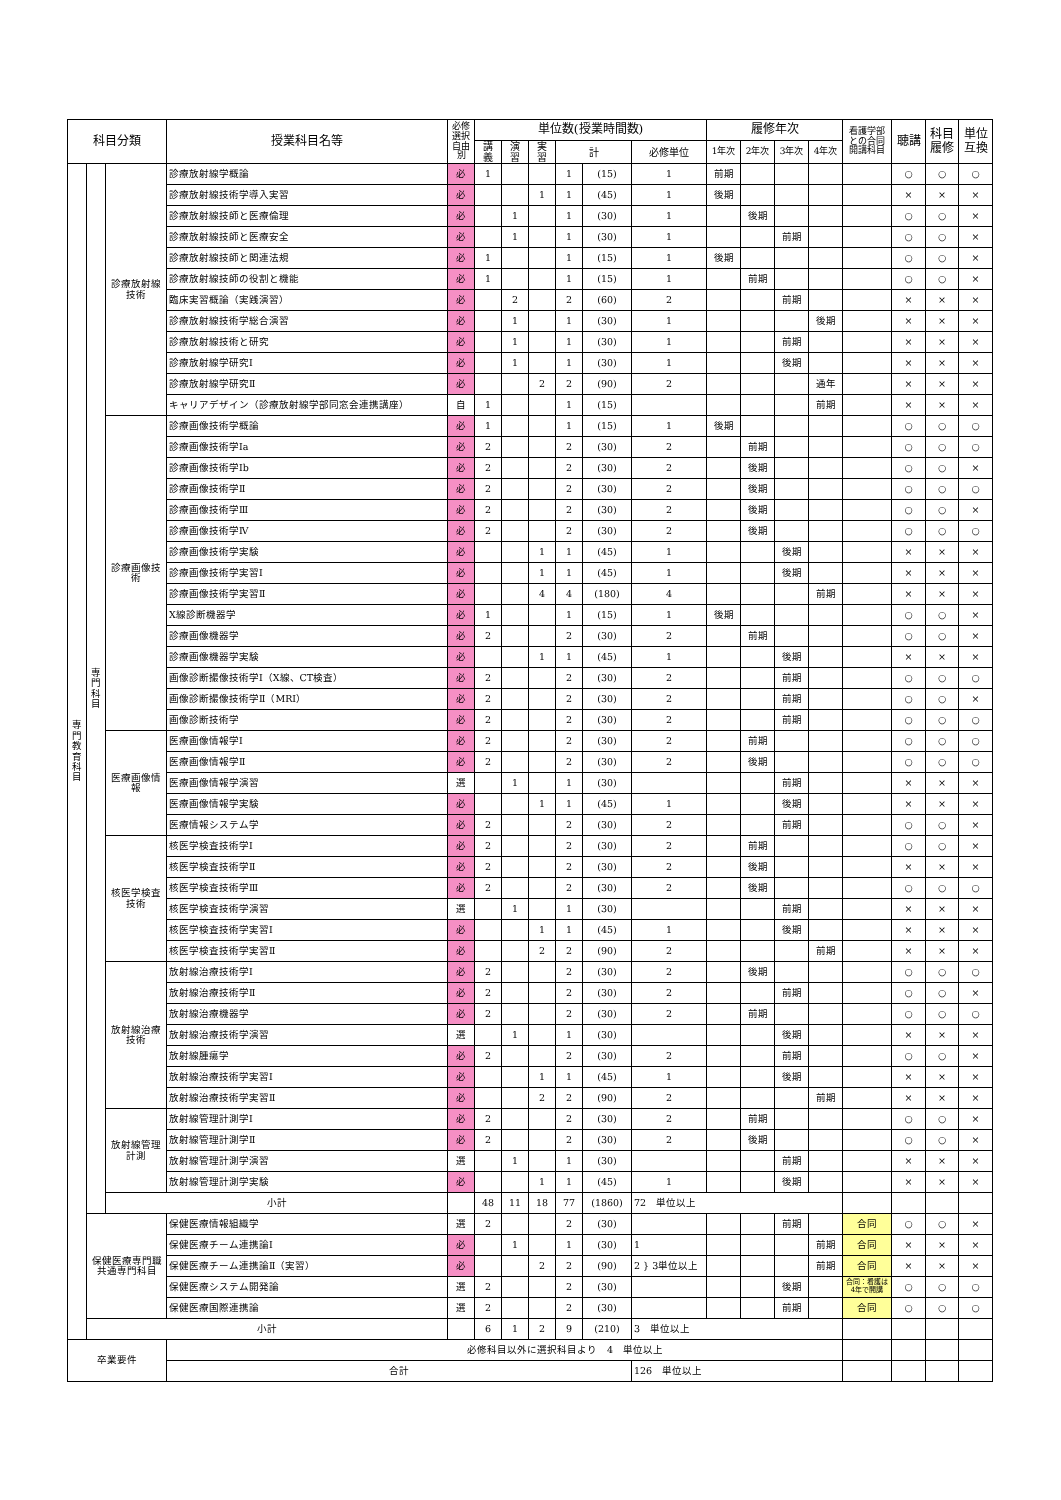| 科目分類 | | | 授業科目名等 | 必修 選択 自由 別 | 単位数(授業時間数) | | | | | | 履修年次 | | | | 看護学部 との合同 開講科目 | 聴講 | 科目 履修 | 単位 互換 |
| --- | --- | --- | --- | --- | --- | --- | --- | --- | --- | --- | --- | --- | --- | --- | --- | --- | --- | --- |
| | | | | | 講 義 | 演 習 | 実 習 | 計 | | 必修単位 | 1年次 | 2年次 | 3年次 | 4年次 | | | | |
| 専 門 教 育 科 目 | 専 門 科 目 | 診療放射線 技術 | 診療放射線学概論 | 必 | 1 | | | 1 | (15) | 1 | 前期 | | | | | ○ | ○ | ○ |
| | | | 診療放射線技術学導入実習 | 必 | | | 1 | 1 | (45) | 1 | 後期 | | | | | × | × | × |
| | | | 診療放射線技師と医療倫理 | 必 | | 1 | | 1 | (30) | 1 | | 後期 | | | | ○ | ○ | × |
| | | | 診療放射線技師と医療安全 | 必 | | 1 | | 1 | (30) | 1 | | | 前期 | | | ○ | ○ | × |
| | | | 診療放射線技師と関連法規 | 必 | 1 | | | 1 | (15) | 1 | 後期 | | | | | ○ | ○ | × |
| | | | 診療放射線技師の役割と機能 | 必 | 1 | | | 1 | (15) | 1 | | 前期 | | | | ○ | ○ | × |
| | | | 臨床実習概論（実践演習） | 必 | | 2 | | 2 | (60) | 2 | | | 前期 | | | × | × | × |
| | | | 診療放射線技術学総合演習 | 必 | | 1 | | 1 | (30) | 1 | | | | 後期 | | × | × | × |
| | | | 診療放射線技術と研究 | 必 | | 1 | | 1 | (30) | 1 | | | 前期 | | | × | × | × |
| | | | 診療放射線学研究Ⅰ | 必 | | 1 | | 1 | (30) | 1 | | | 後期 | | | × | × | × |
| | | | 診療放射線学研究Ⅱ | 必 | | | 2 | 2 | (90) | 2 | | | | 通年 | | × | × | × |
| | | | キャリアデザイン（診療放射線学部同窓会連携講座） | 自 | 1 | | | 1 | (15) | | | | | 前期 | | × | × | × |
| | | 診療画像技 術 | 診療画像技術学概論 | 必 | 1 | | | 1 | (15) | 1 | 後期 | | | | | ○ | ○ | ○ |
| | | | 診療画像技術学Ⅰa | 必 | 2 | | | 2 | (30) | 2 | | 前期 | | | | ○ | ○ | ○ |
| | | | 診療画像技術学Ⅰb | 必 | 2 | | | 2 | (30) | 2 | | 後期 | | | | ○ | ○ | × |
| | | | 診療画像技術学Ⅱ | 必 | 2 | | | 2 | (30) | 2 | | 後期 | | | | ○ | ○ | ○ |
| | | | 診療画像技術学Ⅲ | 必 | 2 | | | 2 | (30) | 2 | | 後期 | | | | ○ | ○ | × |
| | | | 診療画像技術学Ⅳ | 必 | 2 | | | 2 | (30) | 2 | | 後期 | | | | ○ | ○ | ○ |
| | | | 診療画像技術学実験 | 必 | | | 1 | 1 | (45) | 1 | | | 後期 | | | × | × | × |
| | | | 診療画像技術学実習Ⅰ | 必 | | | 1 | 1 | (45) | 1 | | | 後期 | | | × | × | × |
| | | | 診療画像技術学実習Ⅱ | 必 | | | 4 | 4 | (180) | 4 | | | | 前期 | | × | × | × |
| | | | X線診断機器学 | 必 | 1 | | | 1 | (15) | 1 | 後期 | | | | | ○ | ○ | × |
| | | | 診療画像機器学 | 必 | 2 | | | 2 | (30) | 2 | | 前期 | | | | ○ | ○ | × |
| | | | 診療画像機器学実験 | 必 | | | 1 | 1 | (45) | 1 | | | 後期 | | | × | × | × |
| | | | 画像診断撮像技術学Ⅰ（X線、CT検査） | 必 | 2 | | | 2 | (30) | 2 | | | 前期 | | | ○ | ○ | ○ |
| | | | 画像診断撮像技術学Ⅱ（MRI） | 必 | 2 | | | 2 | (30) | 2 | | | 前期 | | | ○ | ○ | × |
| | | | 画像診断技術学 | 必 | 2 | | | 2 | (30) | 2 | | | 前期 | | | ○ | ○ | ○ |
| | | 医療画像情 報 | 医療画像情報学Ⅰ | 必 | 2 | | | 2 | (30) | 2 | | 前期 | | | | ○ | ○ | ○ |
| | | | 医療画像情報学Ⅱ | 必 | 2 | | | 2 | (30) | 2 | | 後期 | | | | ○ | ○ | ○ |
| | | | 医療画像情報学演習 | 選 | | 1 | | 1 | (30) | | | | 前期 | | | × | × | × |
| | | | 医療画像情報学実験 | 必 | | | 1 | 1 | (45) | 1 | | | 後期 | | | × | × | × |
| | | | 医療情報システム学 | 必 | 2 | | | 2 | (30) | 2 | | | 前期 | | | ○ | ○ | × |
| | | 核医学検査 技術 | 核医学検査技術学Ⅰ | 必 | 2 | | | 2 | (30) | 2 | | 前期 | | | | ○ | ○ | × |
| | | | 核医学検査技術学Ⅱ | 必 | 2 | | | 2 | (30) | 2 | | 後期 | | | | × | × | × |
| | | | 核医学検査技術学Ⅲ | 必 | 2 | | | 2 | (30) | 2 | | 後期 | | | | ○ | ○ | ○ |
| | | | 核医学検査技術学演習 | 選 | | 1 | | 1 | (30) | | | | 前期 | | | × | × | × |
| | | | 核医学検査技術学実習Ⅰ | 必 | | | 1 | 1 | (45) | 1 | | | 後期 | | | × | × | × |
| | | | 核医学検査技術学実習Ⅱ | 必 | | | 2 | 2 | (90) | 2 | | | | 前期 | | × | × | × |
| | | 放射線治療 技術 | 放射線治療技術学Ⅰ | 必 | 2 | | | 2 | (30) | 2 | | 後期 | | | | ○ | ○ | ○ |
| | | | 放射線治療技術学Ⅱ | 必 | 2 | | | 2 | (30) | 2 | | | 前期 | | | ○ | ○ | × |
| | | | 放射線治療機器学 | 必 | 2 | | | 2 | (30) | 2 | | 前期 | | | | ○ | ○ | ○ |
| | | | 放射線治療技術学演習 | 選 | | 1 | | 1 | (30) | | | | 後期 | | | × | × | × |
| | | | 放射線腫瘍学 | 必 | 2 | | | 2 | (30) | 2 | | | 前期 | | | ○ | ○ | × |
| | | | 放射線治療技術学実習Ⅰ | 必 | | | 1 | 1 | (45) | 1 | | | 後期 | | | × | × | × |
| | | | 放射線治療技術学実習Ⅱ | 必 | | | 2 | 2 | (90) | 2 | | | | 前期 | | × | × | × |
| | | 放射線管理 計測 | 放射線管理計測学Ⅰ | 必 | 2 | | | 2 | (30) | 2 | | 前期 | | | | ○ | ○ | × |
| | | | 放射線管理計測学Ⅱ | 必 | 2 | | | 2 | (30) | 2 | | 後期 | | | | ○ | ○ | × |
| | | | 放射線管理計測学演習 | 選 | | 1 | | 1 | (30) | | | | 前期 | | | × | × | × |
| | | | 放射線管理計測学実験 | 必 | | | 1 | 1 | (45) | 1 | | | 後期 | | | × | × | × |
| | | 小計 | | | 48 | 11 | 18 | 77 | (1860) | 72 単位以上 | | | | | | | | |
| | 保健医療専門職 共通専門科目 | | 保健医療情報組織学 | 選 | 2 | | | 2 | (30) | | | | 前期 | | 合同 | ○ | ○ | × |
| | | | 保健医療チーム連携論Ⅰ | 必 | | 1 | | 1 | (30) | 1 | | | | 前期 | 合同 | × | × | × |
| | | | 保健医療チーム連携論Ⅱ（実習） | 必 | | | 2 | 2 | (90) | 2 } 3単位以上 | | | | 前期 | 合同 | × | × | × |
| | | | 保健医療システム開発論 | 選 | 2 | | | 2 | (30) | | | | 後期 | | 合同：看護は4年で開講 | ○ | ○ | ○ |
| | | | 保健医療国際連携論 | 選 | 2 | | | 2 | (30) | | | | 前期 | | 合同 | ○ | ○ | ○ |
| | 小計 | | | | 6 | 1 | 2 | 9 | (210) | 3 単位以上 | | | | | | | | |
| 卒業要件 | | | 必修科目以外に選択科目より 4 単位以上 | | | | | | | | | | | | | | | |
| | | | 合計 | | | | | | | 126 単位以上 | | | | | | | | |